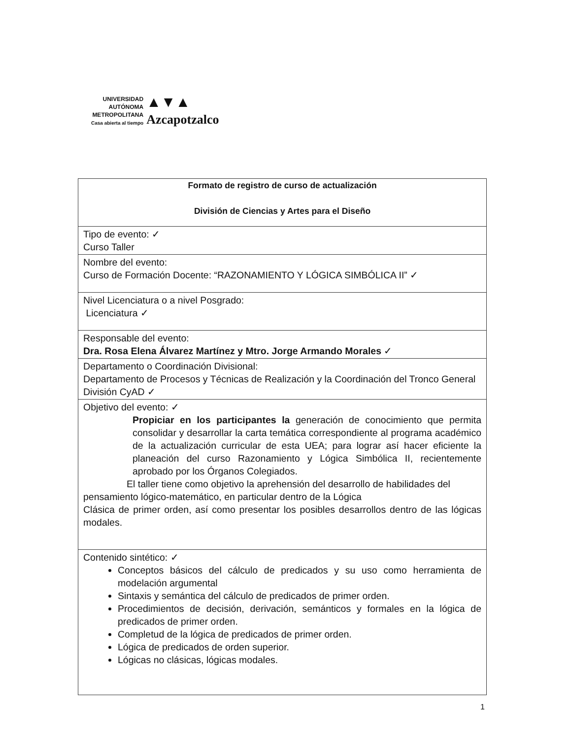UNIVERSIDAD
AUTÓNOMA
METROPOLITANA
Casa abierta al tiempo
▲▼▲
Azcapotzalco
| Formato de registro de curso de actualización División de Ciencias y Artes para el Diseño |
| Tipo de evento: ✓ Curso Taller |
| Nombre del evento: Curso de Formación Docente: “RAZONAMIENTO Y LÓGICA SIMBÓLICA II” ✓ |
| Nivel Licenciatura o a nivel Posgrado: Licenciatura ✓ |
| Responsable del evento: Dra. Rosa Elena Álvarez Martínez y Mtro. Jorge Armando Morales ✓ |
| Departamento o Coordinación Divisional: Departamento de Procesos y Técnicas de Realización y la Coordinación del Tronco General División CyAD ✓ |
| Objetivo del evento: ✓ Propiciar en los participantes la generación de conocimiento que permita consolidar y desarrollar la carta temática correspondiente al programa académico de la actualización curricular de esta UEA; para lograr así hacer eficiente la planeación del curso Razonamiento y Lógica Simbólica II, recientemente aprobado por los Órganos Colegiados. El taller tiene como objetivo la aprehensión del desarrollo de habilidades del pensamiento lógico-matemático, en particular dentro de la Lógica Clásica de primer orden, así como presentar los posibles desarrollos dentro de las lógicas modales. |
| Contenido sintético: ✓ Conceptos básicos del cálculo de predicados y su uso como herramienta de modelación argumental Sintaxis y semántica del cálculo de predicados de primer orden. Procedimientos de decisión, derivación, semánticos y formales en la lógica de predicados de primer orden. Completud de la lógica de predicados de primer orden. Lógica de predicados de orden superior. Lógicas no clásicas, lógicas modales. |
1